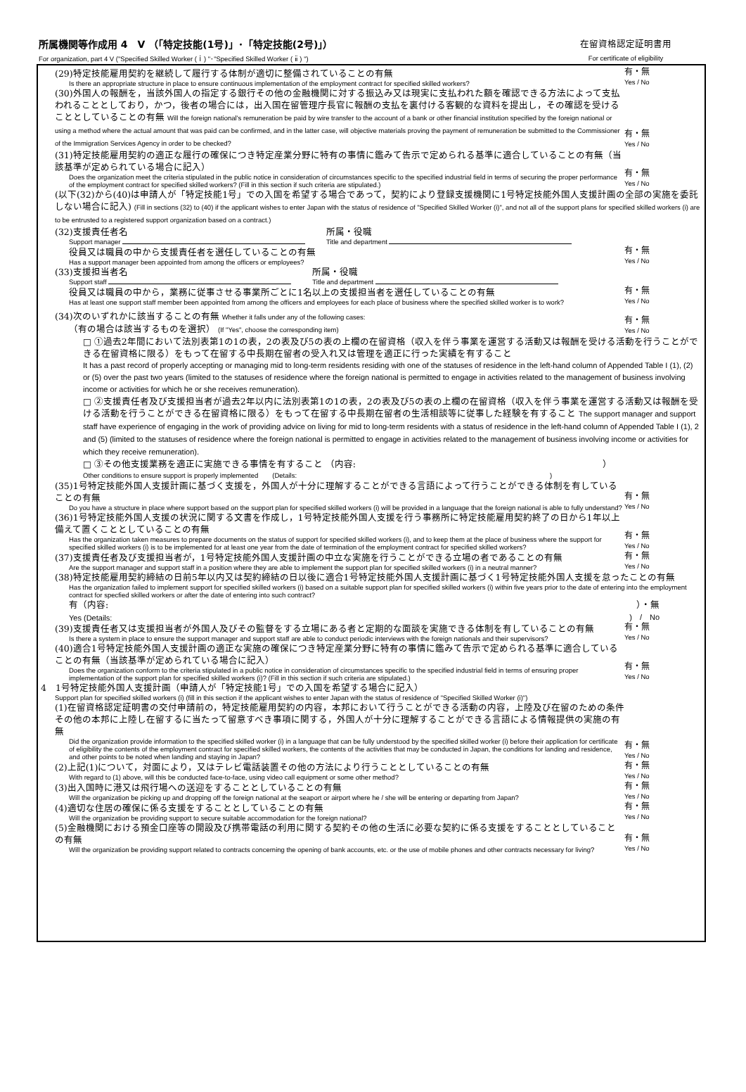所属機関等作成用 4　V （「特定技能(1号)」･「特定技能(2号)」）
For organization, part 4 V ("Specified Skilled Worker (ｉ) "･"Specified Skilled Worker ( ⅱ ) ")
在留資格認定証明書用
For certificate of eligibility
(29)特定技能雇用契約を継続して履行する体制が適切に整備されていることの有無
Is there an appropriate structure in place to ensure continuous implementation of the employment contract for specified skilled workers?
有・無
Yes / No
(30)外国人の報酬を，当該外国人の指定する銀行その他の金融機関に対する振込み又は現実に支払われた額を確認できる方法によって支払われることとしており，かつ，後者の場合には，出入国在留管理庁長官に報酬の支払を裏付ける客観的な資料を提出し，その確認を受けることとしていることの有無 Will the foreign national's remuneration be paid by wire transfer to the account of a bank or other financial institution specified by the foreign national or using a method where the actual amount that was paid can be confirmed, and in the latter case, will objective materials proving the payment of remuneration be submitted to the Commissioner of the Immigration Services Agency in order to be checked?
有・無
Yes / No
(31)特定技能雇用契約の適正な履行の確保につき特定産業分野に特有の事情に鑑みて告示で定められる基準に適合していることの有無（当該基準が定められている場合に記入）
Does the organization meet the criteria stipulated in the public notice in consideration of circumstances specific to the specified industrial field in terms of securing the proper performance of the employment contract for specified skilled workers? (Fill in this section if such criteria are stipulated.)
有・無
Yes / No
(以下(32)から(40)は申請人が「特定技能1号」での入国を希望する場合であって，契約により登録支援機関に1号特定技能外国人支援計画の全部の実施を委託しない場合に記入) (Fill in sections (32) to (40) if the applicant wishes to enter Japan with the status of residence of "Specified Skilled Worker (i)", and not all of the support plans for specified skilled workers (i) are to be entrusted to a registered support organization based on a contract.)
(32)支援責任者名
Support manager
所属・役職
Title and department
役員又は職員の中から支援責任者を選任していることの有無
Has a support manager been appointed from among the officers or employees?
有・無
Yes / No
(33)支援担当者名
Support staff
所属・役職
Title and department
役員又は職員の中から，業務に従事させる事業所ごとに1名以上の支援担当者を選任していることの有無
Has at least one support staff member been appointed from among the officers and employees for each place of business where the specified skilled worker is to work?
有・無
Yes / No
(34)次のいずれかに該当することの有無 Whether it falls under any of the following cases:
（有の場合は該当するものを選択） (If "Yes", choose the corresponding item)
有・無
Yes / No
□ ①過去2年間において法別表第1の1の表，2の表及び5の表の上欄の在留資格（収入を伴う事業を運営する活動又は報酬を受ける活動を行うことができる在留資格に限る）をもって在留する中長期在留者の受入れ又は管理を適正に行った実績を有すること
It has a past record of properly accepting or managing mid to long-term residents residing with one of the statuses of residence in the left-hand column of Appended Table I (1), (2) or (5) over the past two years (limited to the statuses of residence where the foreign national is permitted to engage in activities related to the management of business involving income or activities for which he or she receives remuneration).
□ ②支援責任者及び支援担当者が過去2年以内に法別表第1の1の表，2の表及び5の表の上欄の在留資格（収入を伴う事業を運営する活動又は報酬を受ける活動を行うことができる在留資格に限る）をもって在留する中長期在留者の生活相談等に従事した経験を有すること The support manager and support staff have experience of engaging in the work of providing advice on living for mid to long-term residents with a status of residence in the left-hand column of Appended Table I (1), 2 and (5) (limited to the statuses of residence where the foreign national is permitted to engage in activities related to the management of business involving income or activities for which they receive remuneration).
□ ③その他支援業務を適正に実施できる事情を有すること （内容:　　　　　　　　　　　　　　　　　　　　　　　　　　　）
Other conditions to ensure support is properly implemented　　(Details:　　　　　　　　　　　　　　　　　　　　　　　　　　　　　　　　　　　　)
(35)1号特定技能外国人支援計画に基づく支援を，外国人が十分に理解することができる言語によって行うことができる体制を有していることの有無
Do you have a structure in place where support based on the support plan for specified skilled workers (i) will be provided in a language that the foreign national is able to fully understand?
有・無
Yes / No
(36)1号特定技能外国人支援の状況に関する文書を作成し，1号特定技能外国人支援を行う事務所に特定技能雇用契約終了の日から1年以上備えて置くこととしていることの有無
Has the organization taken measures to prepare documents on the status of support for specified skilled workers (i), and to keep them at the place of business where the support for specified skilled workers (i) is to be implemented for at least one year from the date of termination of the employment contract for specified skilled workers?
有・無
Yes / No
(37)支援責任者及び支援担当者が，1号特定技能外国人支援計画の中立な実施を行うことができる立場の者であることの有無
Are the support manager and support staff in a position where they are able to implement the support plan for specified skilled workers (i) in a neutral manner?
有・無
Yes / No
(38)特定技能雇用契約締結の日前5年以内又は契約締結の日以後に適合1号特定技能外国人支援計画に基づく1号特定技能外国人支援を怠ったことの有無
Has the organization failed to implement support for specified skilled workers (i) based on a suitable support plan for specified skilled workers (i) within five years prior to the date of entering into the employment contract for specfied skilled workers or after the date of entering into such contract?
有（内容: ）・無
Yes (Details:)　/　No
(39)支援責任者又は支援担当者が外国人及びその監督をする立場にある者と定期的な面談を実施できる体制を有していることの有無
Is there a system in place to ensure the support manager and support staff are able to conduct periodic interviews with the foreign nationals and their supervisors?
有・無
Yes / No
(40)適合1号特定技能外国人支援計画の適正な実施の確保につき特定産業分野に特有の事情に鑑みて告示で定められる基準に適合していることの有無（当該基準が定められている場合に記入）
Does the organization conform to the criteria stipulated in a public notice in consideration of circumstances specific to the specified industrial field in terms of ensuring proper implementation of the support plan for specified skilled workers (i)? (Fill in this section if such criteria are stipulated.)
有・無
Yes / No
4　1号特定技能外国人支援計画（申請人が「特定技能1号」での入国を希望する場合に記入）
Support plan for specified skilled workers (i) (fill in this section if the applicant wishes to enter Japan with the status of residence of "Specified Skilled Worker (i)")
(1)在留資格認定証明書の交付申請前の，特定技能雇用契約の内容，本邦において行うことができる活動の内容，上陸及び在留のための条件その他の本邦に上陸し在留するに当たって留意すべき事項に関する，外国人が十分に理解することができる言語による情報提供の実施の有無
Did the organization provide information to the specified skilled worker (i) in a language that can be fully understood by the specified skilled worker (i) before their application for certificate of eligibility the contents of the employment contract for specified skilled workers, the contents of the activities that may be conducted in Japan, the conditions for landing and residence, and other points to be noted when landing and staying in Japan?
有・無
Yes / No
(2)上記(1)について，対面により，又はテレビ電話装置その他の方法により行うこととしていることの有無
With regard to (1) above, will this be conducted face-to-face, using video call equipment or some other method?
有・無
Yes / No
(3)出入国時に港又は飛行場への送迎をすることとしていることの有無
Will the organization be picking up and dropping off the foreign national at the seaport or airport where he / she will be entering or departing from Japan?
有・無
Yes / No
(4)適切な住居の確保に係る支援をすることとしていることの有無
Will the organization be providing support to secure suitable accommodation for the foreign national?
有・無
Yes / No
(5)金融機関における預金口座等の開設及び携帯電話の利用に関する契約その他の生活に必要な契約に係る支援をすることとしていることの有無
Will the organization be providing support related to contracts concerning the opening of bank accounts, etc. or the use of mobile phones and other contracts necessary for living?
有・無
Yes / No